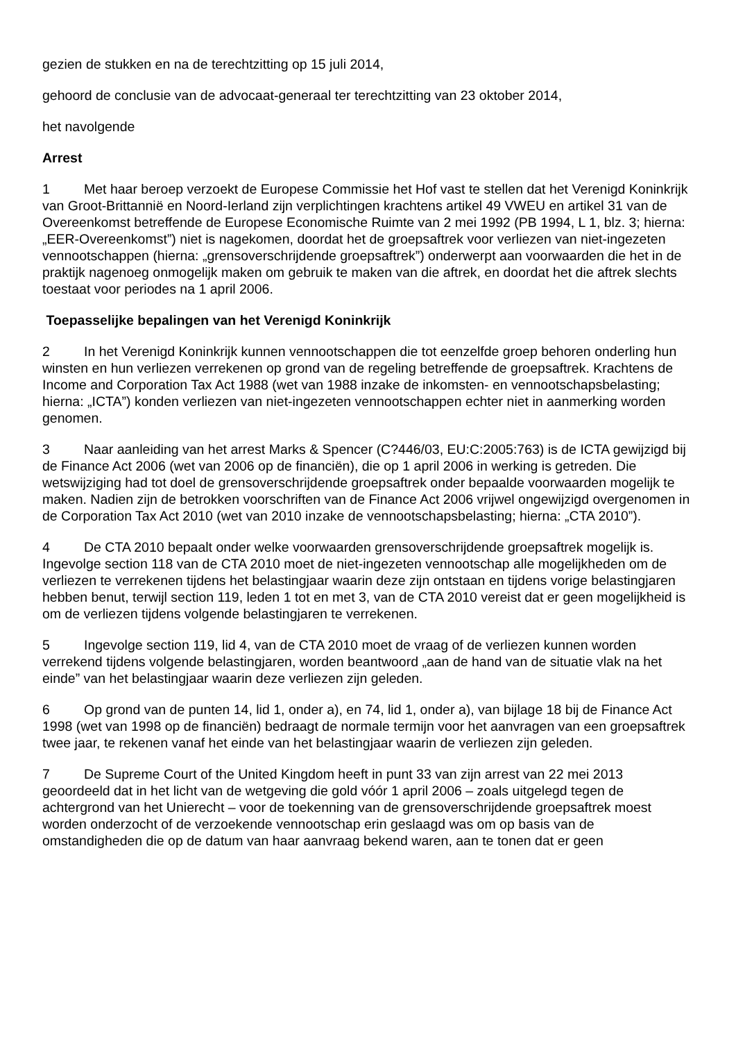gezien de stukken en na de terechtzitting op 15 juli 2014,
gehoord de conclusie van de advocaat-generaal ter terechtzitting van 23 oktober 2014,
het navolgende
Arrest
1 Met haar beroep verzoekt de Europese Commissie het Hof vast te stellen dat het Verenigd Koninkrijk van Groot-Brittannië en Noord-Ierland zijn verplichtingen krachtens artikel 49 VWEU en artikel 31 van de Overeenkomst betreffende de Europese Economische Ruimte van 2 mei 1992 (PB 1994, L 1, blz. 3; hierna: „EER-Overeenkomst”) niet is nagekomen, doordat het de groepsaftrek voor verliezen van niet-ingezeten vennootschappen (hierna: „grensoverschrijdende groepsaftrek”) onderwerpt aan voorwaarden die het in de praktijk nagenoeg onmogelijk maken om gebruik te maken van die aftrek, en doordat het die aftrek slechts toestaat voor periodes na 1 april 2006.
Toepasselijke bepalingen van het Verenigd Koninkrijk
2 In het Verenigd Koninkrijk kunnen vennootschappen die tot eenzelfde groep behoren onderling hun winsten en hun verliezen verrekenen op grond van de regeling betreffende de groepsaftrek. Krachtens de Income and Corporation Tax Act 1988 (wet van 1988 inzake de inkomsten- en vennootschapsbelasting; hierna: „ICTA”) konden verliezen van niet-ingezeten vennootschappen echter niet in aanmerking worden genomen.
3 Naar aanleiding van het arrest Marks & Spencer (C?446/03, EU:C:2005:763) is de ICTA gewijzigd bij de Finance Act 2006 (wet van 2006 op de financiën), die op 1 april 2006 in werking is getreden. Die wetswijziging had tot doel de grensoverschrijdende groepsaftrek onder bepaalde voorwaarden mogelijk te maken. Nadien zijn de betrokken voorschriften van de Finance Act 2006 vrijwel ongewijzigd overgenomen in de Corporation Tax Act 2010 (wet van 2010 inzake de vennootschapsbelasting; hierna: „CTA 2010”).
4 De CTA 2010 bepaalt onder welke voorwaarden grensoverschrijdende groepsaftrek mogelijk is. Ingevolge section 118 van de CTA 2010 moet de niet-ingezeten vennootschap alle mogelijkheden om de verliezen te verrekenen tijdens het belastingjaar waarin deze zijn ontstaan en tijdens vorige belastingjaren hebben benut, terwijl section 119, leden 1 tot en met 3, van de CTA 2010 vereist dat er geen mogelijkheid is om de verliezen tijdens volgende belastingjaren te verrekenen.
5 Ingevolge section 119, lid 4, van de CTA 2010 moet de vraag of de verliezen kunnen worden verrekend tijdens volgende belastingjaren, worden beantwoord „aan de hand van de situatie vlak na het einde” van het belastingjaar waarin deze verliezen zijn geleden.
6 Op grond van de punten 14, lid 1, onder a), en 74, lid 1, onder a), van bijlage 18 bij de Finance Act 1998 (wet van 1998 op de financiën) bedraagt de normale termijn voor het aanvragen van een groepsaftrek twee jaar, te rekenen vanaf het einde van het belastingjaar waarin de verliezen zijn geleden.
7 De Supreme Court of the United Kingdom heeft in punt 33 van zijn arrest van 22 mei 2013 geoordeeld dat in het licht van de wetgeving die gold vóór 1 april 2006 – zoals uitgelegd tegen de achtergrond van het Unierecht – voor de toekenning van de grensoverschrijdende groepsaftrek moest worden onderzocht of de verzoekende vennootschap erin geslaagd was om op basis van de omstandigheden die op de datum van haar aanvraag bekend waren, aan te tonen dat er geen